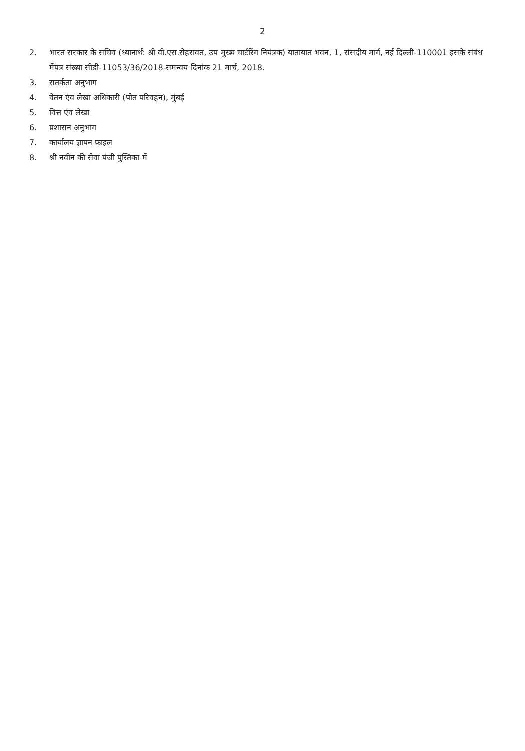2
2. भारत सरकार के सचिव (ध्यानार्थ: श्री वी.एस.सेहरावत, उप मुख्य चार्टरिंग नियंत्रक) यातायात भवन, 1, संसदीय मार्ग, नई दिल्ली-110001 इसके संबंध मेंपत्र संख्या सीडी-11053/36/2018-समन्वय दिनांक 21 मार्च, 2018.
3. सतर्कता अनुभाग
4. वेतन एंव लेखा अधिकारी (पोत परिवहन), मुंबई
5. वित्त एंव लेखा
6. प्रशासन अनुभाग
7. कार्यालय ज्ञापन फ़ाइल
8. श्री नवीन की सेवा पंजी पुस्तिका में